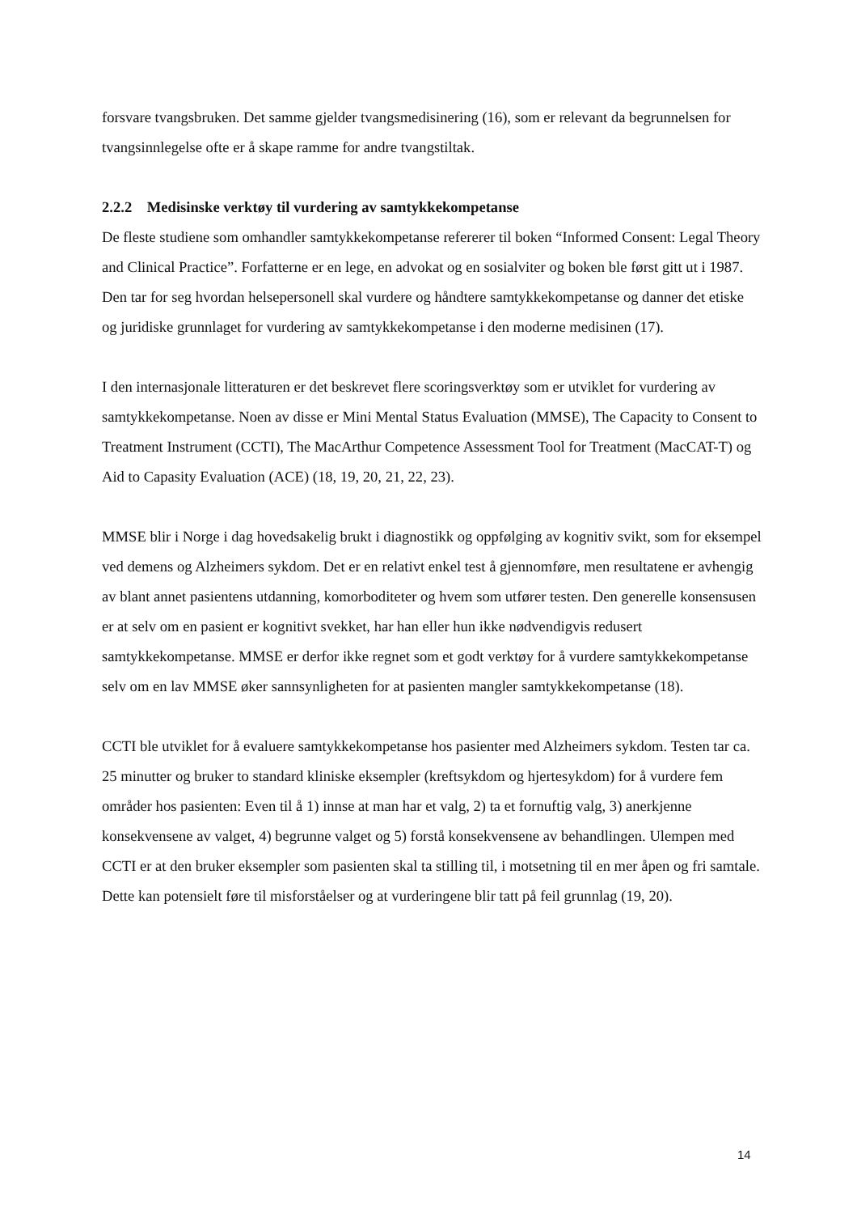forsvare tvangsbruken. Det samme gjelder tvangsmedisinering (16), som er relevant da begrunnelsen for tvangsinnlegelse ofte er å skape ramme for andre tvangstiltak.
2.2.2 Medisinske verktøy til vurdering av samtykkekompetanse
De fleste studiene som omhandler samtykkekompetanse refererer til boken “Informed Consent: Legal Theory and Clinical Practice”. Forfatterne er en lege, en advokat og en sosialviter og boken ble først gitt ut i 1987. Den tar for seg hvordan helsepersonell skal vurdere og håndtere samtykkekompetanse og danner det etiske og juridiske grunnlaget for vurdering av samtykkekompetanse i den moderne medisinen (17).
I den internasjonale litteraturen er det beskrevet flere scoringsverktøy som er utviklet for vurdering av samtykkekompetanse. Noen av disse er Mini Mental Status Evaluation (MMSE), The Capacity to Consent to Treatment Instrument (CCTI), The MacArthur Competence Assessment Tool for Treatment (MacCAT-T) og Aid to Capasity Evaluation (ACE) (18, 19, 20, 21, 22, 23).
MMSE blir i Norge i dag hovedsakelig brukt i diagnostikk og oppfølging av kognitiv svikt, som for eksempel ved demens og Alzheimers sykdom. Det er en relativt enkel test å gjennomføre, men resultatene er avhengig av blant annet pasientens utdanning, komorboditeter og hvem som utfører testen. Den generelle konsensusen er at selv om en pasient er kognitivt svekket, har han eller hun ikke nødvendigvis redusert samtykkekompetanse. MMSE er derfor ikke regnet som et godt verktøy for å vurdere samtykkekompetanse selv om en lav MMSE øker sannsynligheten for at pasienten mangler samtykkekompetanse (18).
CCTI ble utviklet for å evaluere samtykkekompetanse hos pasienter med Alzheimers sykdom. Testen tar ca. 25 minutter og bruker to standard kliniske eksempler (kreftsykdom og hjertesykdom) for å vurdere fem områder hos pasienten: Even til å 1) innse at man har et valg, 2) ta et fornuftig valg, 3) anerkjenne konsekvensene av valget, 4) begrunne valget og 5) forstå konsekvensene av behandlingen. Ulempen med CCTI er at den bruker eksempler som pasienten skal ta stilling til, i motsetning til en mer åpen og fri samtale. Dette kan potensielt føre til misforståelser og at vurderingene blir tatt på feil grunnlag (19, 20).
14